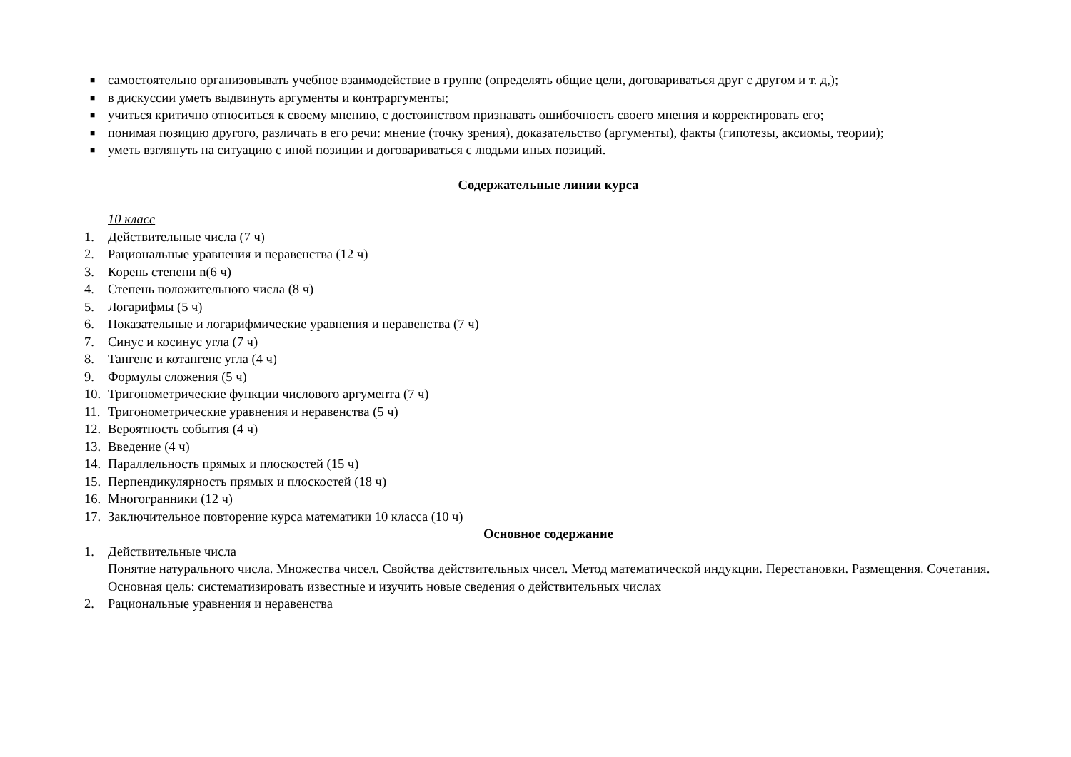■ самостоятельно организовывать учебное взаимодействие в группе (определять общие цели, договариваться друг с другом и т. д,);
■ в дискуссии уметь выдвинуть аргументы и контраргументы;
■ учиться критично относиться к своему мнению, с достоинством признавать ошибочность своего мнения и корректировать его;
■ понимая позицию другого, различать в его речи: мнение (точку зрения), доказательство (аргументы), факты (гипотезы, аксиомы, теории);
■ уметь взглянуть на ситуацию с иной позиции и договариваться с людьми иных позиций.
Содержательные линии курса
10 класс
1. Действительные числа (7 ч)
2. Рациональные уравнения и неравенства (12 ч)
3. Корень степени n(6 ч)
4. Степень положительного числа (8 ч)
5. Логарифмы (5 ч)
6. Показательные и логарифмические уравнения и неравенства (7 ч)
7. Синус и косинус угла (7 ч)
8. Тангенс и котангенс угла (4 ч)
9. Формулы сложения (5 ч)
10. Тригонометрические функции числового аргумента (7 ч)
11. Тригонометрические уравнения и неравенства (5 ч)
12. Вероятность события (4 ч)
13. Введение (4 ч)
14. Параллельность прямых и плоскостей (15 ч)
15. Перпендикулярность прямых и плоскостей (18 ч)
16. Многогранники (12 ч)
17. Заключительное повторение курса математики 10 класса (10 ч)
Основное содержание
1. Действительные числа
Понятие натурального числа. Множества чисел. Свойства действительных чисел. Метод математической индукции. Перестановки. Размещения. Сочетания.
Основная цель: систематизировать известные и изучить новые сведения о действительных числах
2. Рациональные уравнения и неравенства